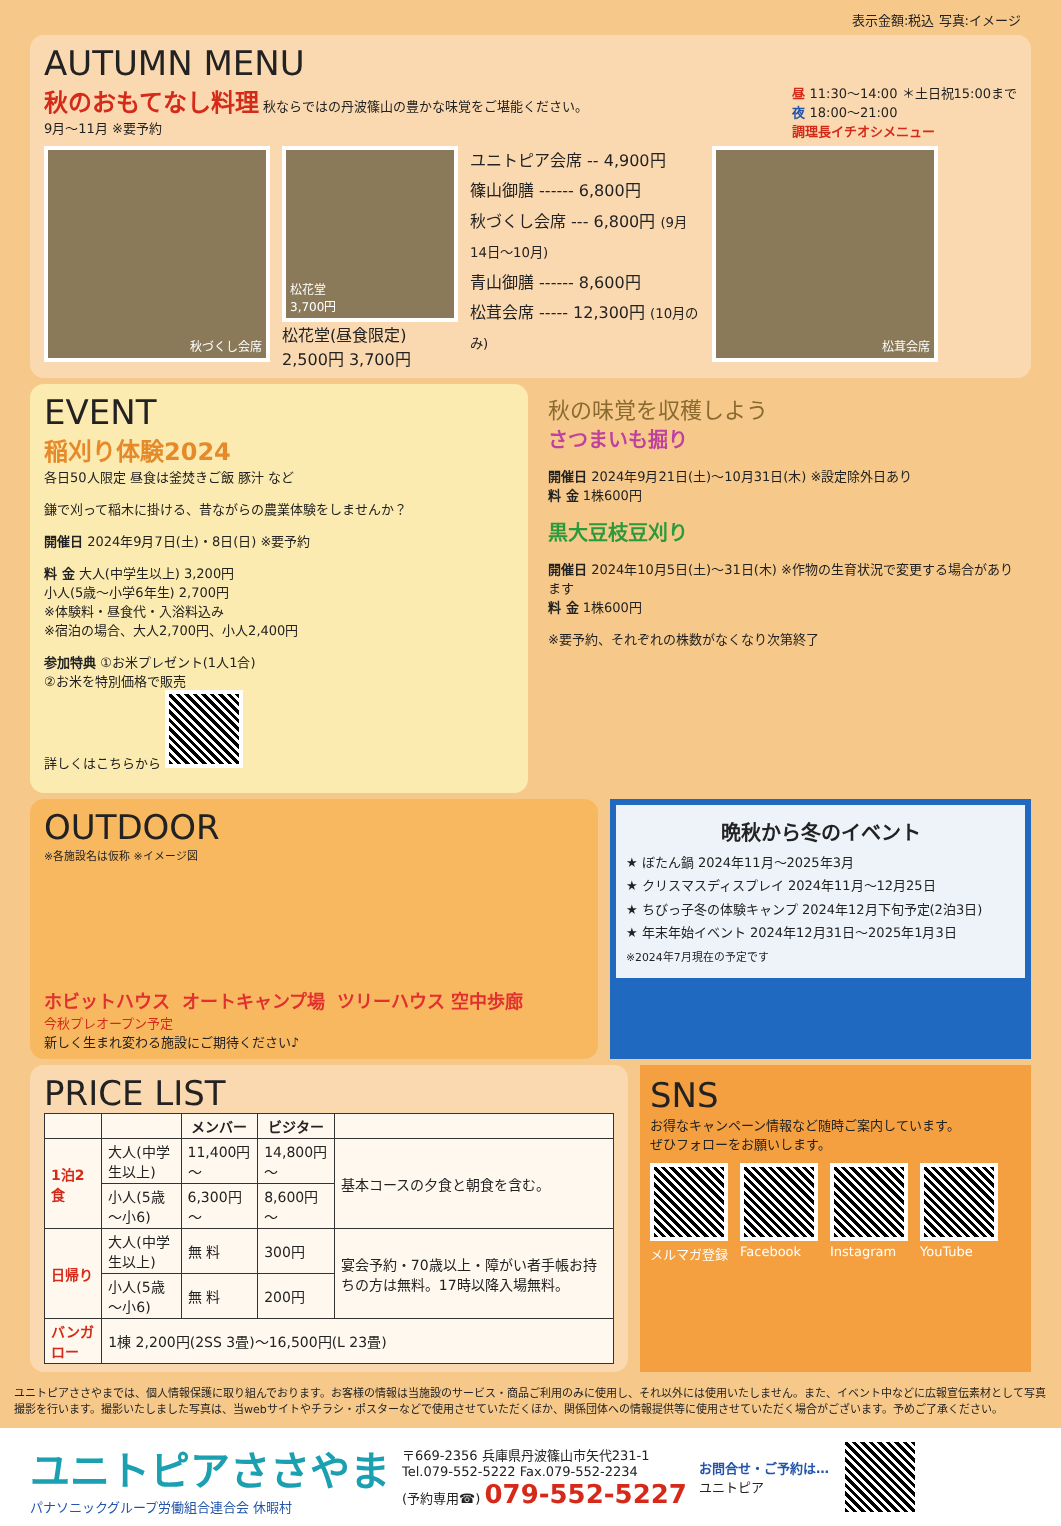表示金額:税込 写真:イメージ
AUTUMN MENU
秋のおもてなし料理 秋ならではの丹波篠山の豊かな味覚をご堪能ください。
9月～11月 ※要予約
昼 11:30～14:00 ＊土日祝15:00まで
夜 18:00～21:00
調理長イチオシメニュー
秋づくし会席
松花堂
3,700円
松花堂(昼食限定)
2,500円 3,700円
ユニトピア会席 -- 4,900円
篠山御膳 ------ 6,800円
秋づくし会席 --- 6,800円 (9月14日～10月)
青山御膳 ------ 8,600円
松茸会席 ----- 12,300円 (10月のみ)
松茸会席
EVENT
稲刈り体験2024
各日50人限定 昼食は釜焚きご飯 豚汁 など
鎌で刈って稲木に掛ける、昔ながらの農業体験をしませんか？
開催日 2024年9月7日(土)・8日(日) ※要予約
料 金 大人(中学生以上) 3,200円
小人(5歳～小学6年生) 2,700円
※体験料・昼食代・入浴料込み
※宿泊の場合、大人2,700円、小人2,400円
参加特典 ①お米プレゼント(1人1合)
②お米を特別価格で販売
詳しくはこちらから
秋の味覚を収穫しよう
さつまいも掘り
開催日 2024年9月21日(土)～10月31日(木) ※設定除外日あり
料 金 1株600円
黒大豆枝豆刈り
開催日 2024年10月5日(土)～31日(木) ※作物の生育状況で変更する場合があります
料 金 1株600円
※要予約、それぞれの株数がなくなり次第終了
OUTDOOR
※各施設名は仮称 ※イメージ図
ホビットハウス オートキャンプ場 ツリーハウス 空中歩廊
今秋プレオープン予定
新しく生まれ変わる施設にご期待ください♪
晩秋から冬のイベント
★ ぼたん鍋 2024年11月～2025年3月
★ クリスマスディスプレイ 2024年11月～12月25日
★ ちびっ子冬の体験キャンプ 2024年12月下旬予定(2泊3日)
★ 年末年始イベント 2024年12月31日～2025年1月3日
※2024年7月現在の予定です
PRICE LIST
| | | メンバー | ビジター | |
| --- | --- | --- | --- | --- |
| 1泊2食 | 大人(中学生以上) | 11,400円～ | 14,800円～ | 基本コースの夕食と朝食を含む。 |
| | 小人(5歳～小6) | 6,300円～ | 8,600円～ | |
| 日帰り | 大人(中学生以上) | 無 料 | 300円 | 宴会予約・70歳以上・障がい者手帳お持ちの方は無料。17時以降入場無料。 |
| | 小人(5歳～小6) | 無 料 | 200円 | |
| バンガロー | 1棟 2,200円(2SS 3畳)～16,500円(L 23畳) | | | |
SNS
お得なキャンペーン情報など随時ご案内しています。
ぜひフォローをお願いします。
メルマガ登録
Facebook
Instagram
YouTube
ユニトピアささやまでは、個人情報保護に取り組んでおります。お客様の情報は当施設のサービス・商品ご利用のみに使用し、それ以外には使用いたしません。また、イベント中などに広報宣伝素材として写真撮影を行います。撮影いたしました写真は、当webサイトやチラシ・ポスターなどで使用させていただくほか、関係団体への情報提供等に使用させていただく場合がございます。予めご了承ください。
ユニトピアささやま
パナソニックグループ労働組合連合会 休暇村
〒669-2356 兵庫県丹波篠山市矢代231-1
Tel.079-552-5222 Fax.079-552-2234
(予約専用☎) 079-552-5227
お問合せ・ご予約は…
ユニトピア